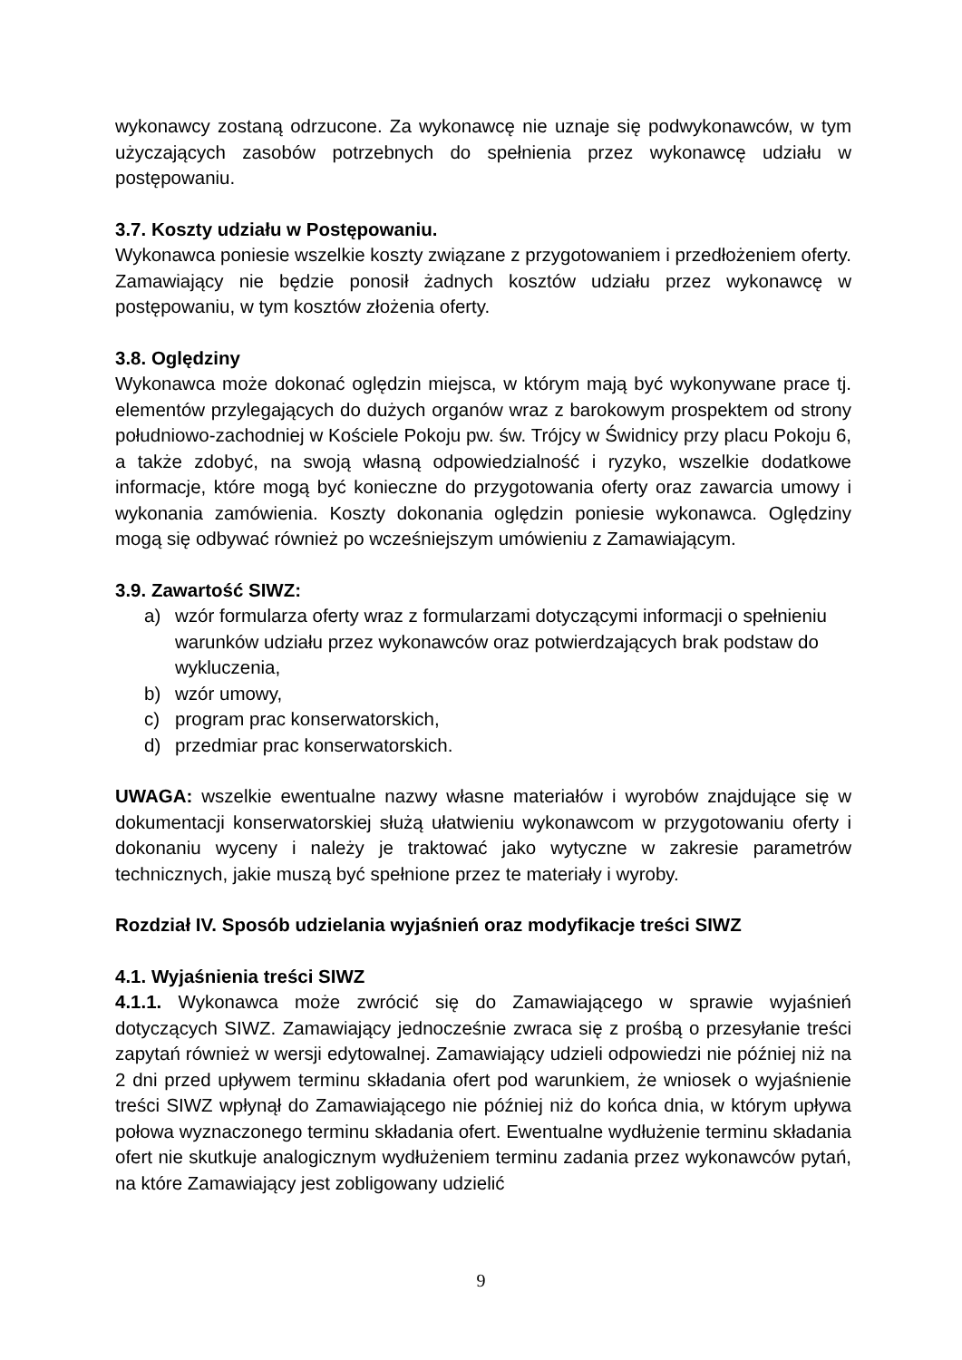wykonawcy zostaną odrzucone. Za wykonawcę nie uznaje się podwykonawców, w tym użyczających zasobów potrzebnych do spełnienia przez wykonawcę udziału w postępowaniu.
3.7. Koszty udziału w Postępowaniu.
Wykonawca poniesie wszelkie koszty związane z przygotowaniem i przedłożeniem oferty. Zamawiający nie będzie ponosił żadnych kosztów udziału przez wykonawcę w postępowaniu, w tym kosztów złożenia oferty.
3.8. Oględziny
Wykonawca może dokonać oględzin miejsca, w którym mają być wykonywane prace tj. elementów przylegających do dużych organów wraz z barokowym prospektem od strony południowo-zachodniej w Kościele Pokoju pw. św. Trójcy w Świdnicy przy placu Pokoju 6, a także zdobyć, na swoją własną odpowiedzialność i ryzyko, wszelkie dodatkowe informacje, które mogą być konieczne do przygotowania oferty oraz zawarcia umowy i wykonania zamówienia. Koszty dokonania oględzin poniesie wykonawca. Oględziny mogą się odbywać również po wcześniejszym umówieniu z Zamawiającym.
3.9. Zawartość SIWZ:
a) wzór formularza oferty wraz z formularzami dotyczącymi informacji o spełnieniu warunków udziału przez wykonawców oraz potwierdzających brak podstaw do wykluczenia,
b) wzór umowy,
c) program prac konserwatorskich,
d) przedmiar prac konserwatorskich.
UWAGA: wszelkie ewentualne nazwy własne materiałów i wyrobów znajdujące się w dokumentacji konserwatorskiej służą ułatwieniu wykonawcom w przygotowaniu oferty i dokonaniu wyceny i należy je traktować jako wytyczne w zakresie parametrów technicznych, jakie muszą być spełnione przez te materiały i wyroby.
Rozdział IV. Sposób udzielania wyjaśnień oraz modyfikacje treści SIWZ
4.1. Wyjaśnienia treści SIWZ
4.1.1. Wykonawca może zwrócić się do Zamawiającego w sprawie wyjaśnień dotyczących SIWZ. Zamawiający jednocześnie zwraca się z prośbą o przesyłanie treści zapytań również w wersji edytowalnej. Zamawiający udzieli odpowiedzi nie później niż na 2 dni przed upływem terminu składania ofert pod warunkiem, że wniosek o wyjaśnienie treści SIWZ wpłynął do Zamawiającego nie później niż do końca dnia, w którym upływa połowa wyznaczonego terminu składania ofert. Ewentualne wydłużenie terminu składania ofert nie skutkuje analogicznym wydłużeniem terminu zadania przez wykonawców pytań, na które Zamawiający jest zobligowany udzielić
9